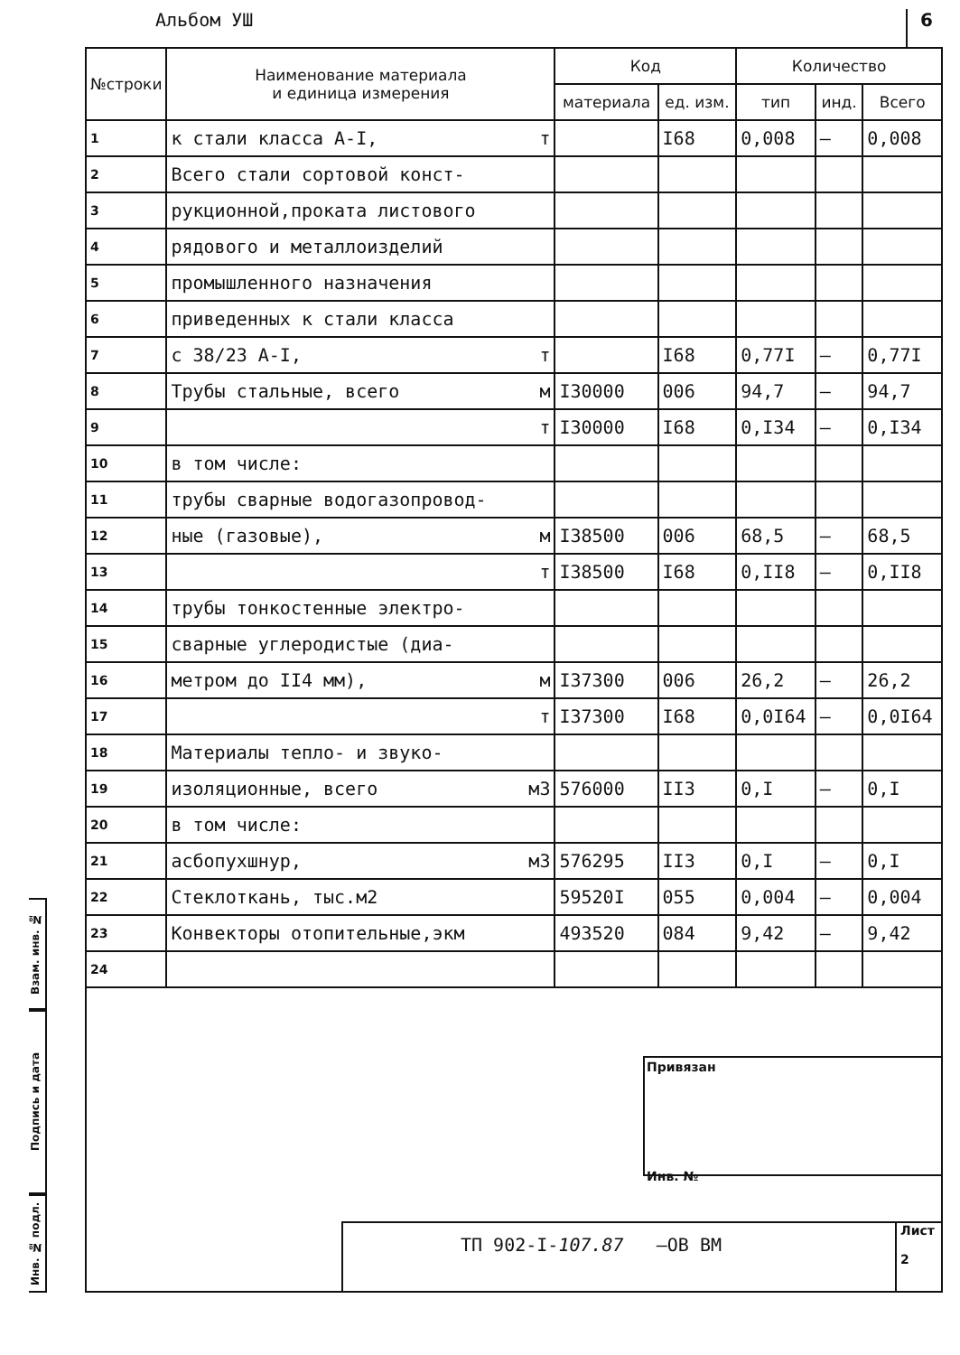Альбом УШ 6
Взам. инв. №
Подпись и дата
Инв. № подл.
| №строки | Наименование материала и единица измерения | Код | | Количество | | |
| --- | --- | --- | --- | --- | --- | --- |
| | | материала | ед. изм. | тип | инд. | Всего |
| 1 | к стали класса А-I, т | | I68 | 0,008 | – | 0,008 |
| 2 | Всего стали сортовой конст- | | | | | |
| 3 | рукционной,проката листового | | | | | |
| 4 | рядового и металлоизделий | | | | | |
| 5 | промышленного назначения | | | | | |
| 6 | приведенных к стали класса | | | | | |
| 7 | с 38/23 А-I, т | | I68 | 0,77I | – | 0,77I |
| 8 | Трубы стальные, всего м | I30000 | 006 | 94,7 | – | 94,7 |
| 9 | т | I30000 | I68 | 0,I34 | – | 0,I34 |
| 10 | в том числе: | | | | | |
| 11 | трубы сварные водогазопровод- | | | | | |
| 12 | ные (газовые), м | I38500 | 006 | 68,5 | – | 68,5 |
| 13 | т | I38500 | I68 | 0,II8 | – | 0,II8 |
| 14 | трубы тонкостенные электро- | | | | | |
| 15 | сварные углеродистые (диа- | | | | | |
| 16 | метром до II4 мм), м | I37300 | 006 | 26,2 | – | 26,2 |
| 17 | т | I37300 | I68 | 0,0I64 | – | 0,0I64 |
| 18 | Материалы тепло- и звуко- | | | | | |
| 19 | изоляционные, всего м3 | 576000 | II3 | 0,I | – | 0,I |
| 20 | в том числе: | | | | | |
| 21 | асбопухшнур, м3 | 576295 | II3 | 0,I | – | 0,I |
| 22 | Стеклоткань, тыс.м2 | 59520I | 055 | 0,004 | – | 0,004 |
| 23 | Конвекторы отопительные,экм | 493520 | 084 | 9,42 | – | 9,42 |
| 24 | | | | | | |
Привязан
Инв. №
ТП 902-I-107.87 –ОВ ВМ Лист
2